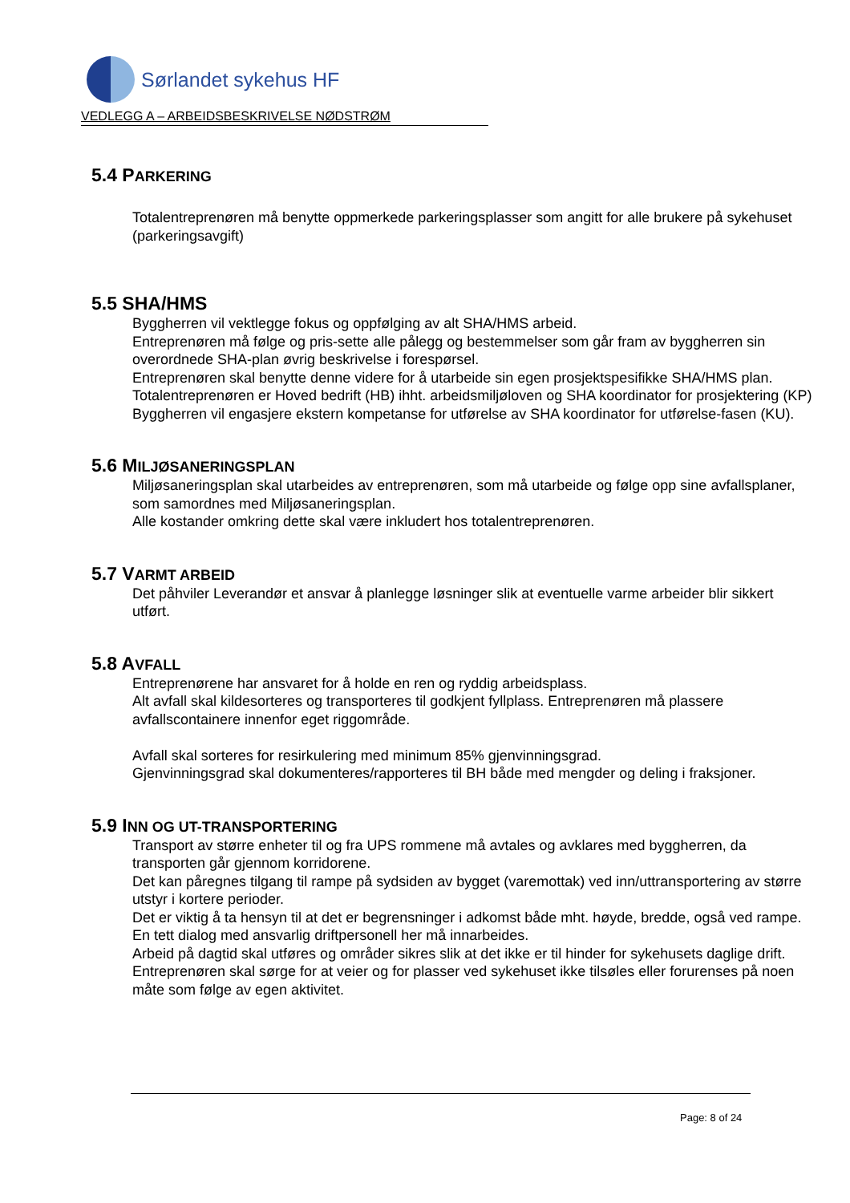Sørlandet sykehus HF
VEDLEGG A – ARBEIDSBESKRIVELSE NØDSTRØM
5.4 PARKERING
Totalentreprenøren må benytte oppmerkede parkeringsplasser som angitt for alle brukere på sykehuset (parkeringsavgift)
5.5 SHA/HMS
Byggherren vil vektlegge fokus og oppfølging av alt SHA/HMS arbeid.
Entreprenøren må følge og pris-sette alle pålegg og bestemmelser som går fram av byggherren sin overordnede SHA-plan øvrig beskrivelse i forespørsel.
Entreprenøren skal benytte denne videre for å utarbeide sin egen prosjektspesifikke SHA/HMS plan.
Totalentreprenøren er Hoved bedrift (HB) ihht. arbeidsmiljøloven og SHA koordinator for prosjektering (KP)
Byggherren vil engasjere ekstern kompetanse for utførelse av SHA koordinator for utførelse-fasen (KU).
5.6 MILJØSANERINGSPLAN
Miljøsaneringsplan skal utarbeides av entreprenøren, som må utarbeide og følge opp sine avfallsplaner, som samordnes med Miljøsaneringsplan.
Alle kostander omkring dette skal være inkludert hos totalentreprenøren.
5.7 VARMT ARBEID
Det påhviler Leverandør et ansvar å planlegge løsninger slik at eventuelle varme arbeider blir sikkert utført.
5.8 AVFALL
Entreprenørene har ansvaret for å holde en ren og ryddig arbeidsplass.
Alt avfall skal kildesorteres og transporteres til godkjent fyllplass. Entreprenøren må plassere avfallscontainere innenfor eget riggområde.
Avfall skal sorteres for resirkulering med minimum 85% gjenvinningsgrad.
Gjenvinningsgrad skal dokumenteres/rapporteres til BH både med mengder og deling i fraksjoner.
5.9 INN OG UT-TRANSPORTERING
Transport av større enheter til og fra UPS rommene må avtales og avklares med byggherren, da transporten går gjennom korridorene.
Det kan påregnes tilgang til rampe på sydsiden av bygget (varemottak) ved inn/uttransportering av større utstyr i kortere perioder.
Det er viktig å ta hensyn til at det er begrensninger i adkomst både mht. høyde, bredde, også ved rampe. En tett dialog med ansvarlig driftpersonell her må innarbeides.
Arbeid på dagtid skal utføres og områder sikres slik at det ikke er til hinder for sykehusets daglige drift.
Entreprenøren skal sørge for at veier og for plasser ved sykehuset ikke tilsøles eller forurenses på noen måte som følge av egen aktivitet.
Page: 8 of 24